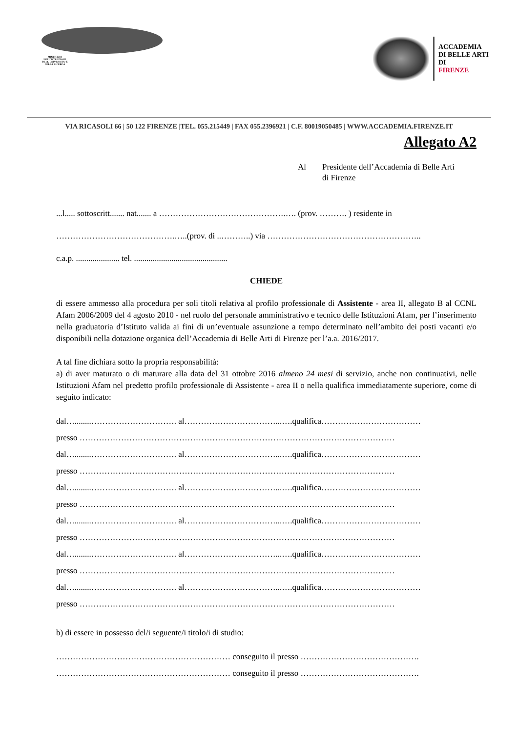MINISTERO DELL'ISTRUZIONE DELL'UNIVERSITA' E DELLA RICERCA
ACCADEMIA
DI BELLE ARTI
DI
FIRENZE
VIA RICASOLI 66 | 50 122 FIRENZE |TEL. 055.215449 | FAX 055.2396921 | C.F. 80019050485 | WWW.ACCADEMIA.FIRENZE.IT
Allegato A2
Al Presidente dell’Accademia di Belle Arti
di Firenze
...l..... sottoscritt....... nat....... a ……………………………………….…. (prov. ………. ) residente in
…………………………………….…..(prov. di ..………..) via ………………………………………………..
c.a.p. ..................... tel. .............................................
CHIEDE
di essere ammesso alla procedura per soli titoli relativa al profilo professionale di Assistente - area II, allegato B al CCNL Afam 2006/2009 del 4 agosto 2010 - nel ruolo del personale amministrativo e tecnico delle Istituzioni Afam, per l’inserimento nella graduatoria d’Istituto valida ai fini di un’eventuale assunzione a tempo determinato nell’ambito dei posti vacanti e/o disponibili nella dotazione organica dell’Accademia di Belle Arti di Firenze per l’a.a. 2016/2017.
A tal fine dichiara sotto la propria responsabilità:
a) di aver maturato o di maturare alla data del 31 ottobre 2016 almeno 24 mesi di servizio, anche non continuativi, nelle Istituzioni Afam nel predetto profilo professionale di Assistente - area II o nella qualifica immediatamente superiore, come di seguito indicato:
dal…........…………………………. al……………………………...….qualifica………………………………
presso ……………………………………………………………………………………………………
dal…........…………………………. al……………………………...….qualifica………………………………
presso ……………………………………………………………………………………………………
dal…........…………………………. al……………………………...….qualifica………………………………
presso ……………………………………………………………………………………………………
dal…........…………………………. al……………………………...….qualifica………………………………
presso ……………………………………………………………………………………………………
dal…........…………………………. al……………………………...….qualifica………………………………
presso ……………………………………………………………………………………………………
dal…........…………………………. al……………………………...….qualifica………………………………
presso ……………………………………………………………………………………………………
b) di essere in possesso del/i seguente/i titolo/i di studio:
……………………………………………………… conseguito il presso …………………………………….
……………………………………………………… conseguito il presso …………………………………….